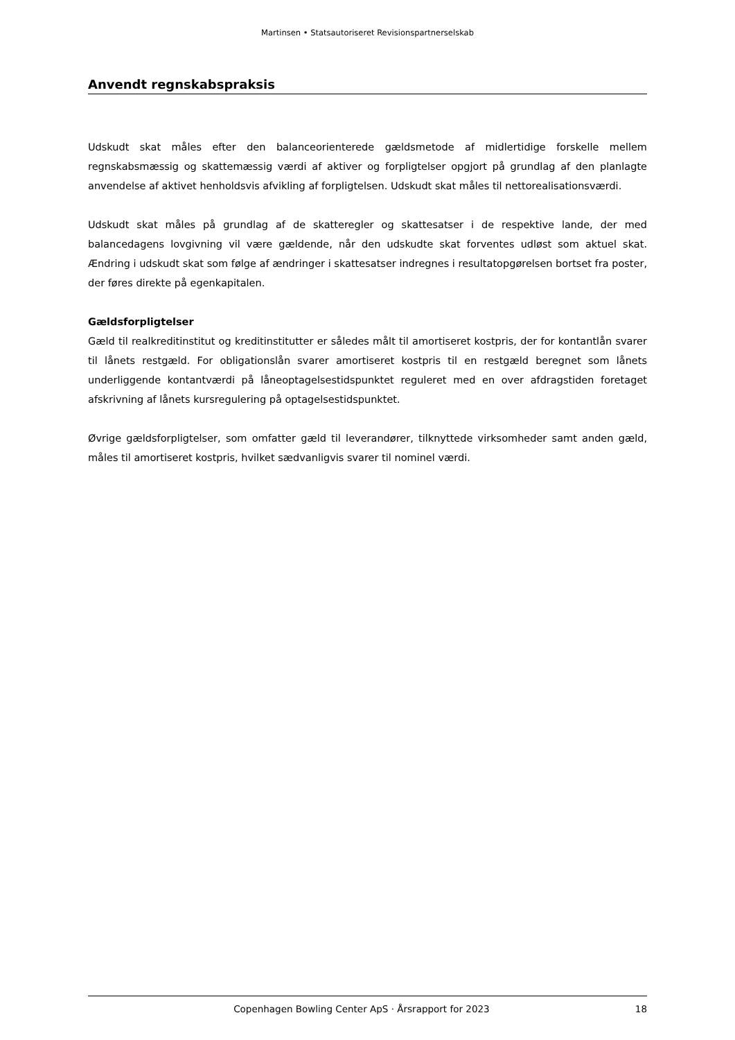Martinsen • Statsautoriseret Revisionspartnerselskab
Anvendt regnskabspraksis
Udskudt skat måles efter den balanceorienterede gældsmetode af midlertidige forskelle mellem regnskabsmæssig og skattemæssig værdi af aktiver og forpligtelser opgjort på grundlag af den planlagte anvendelse af aktivet henholdsvis afvikling af forpligtelsen. Udskudt skat måles til nettorealisationsværdi.
Udskudt skat måles på grundlag af de skatteregler og skattesatser i de respektive lande, der med balancedagens lovgivning vil være gældende, når den udskudte skat forventes udløst som aktuel skat. Ændring i udskudt skat som følge af ændringer i skattesatser indregnes i resultatopgørelsen bortset fra poster, der føres direkte på egenkapitalen.
Gældsforpligtelser
Gæld til realkreditinstitut og kreditinstitutter er således målt til amortiseret kostpris, der for kontantlån svarer til lånets restgæld. For obligationslån svarer amortiseret kostpris til en restgæld beregnet som lånets underliggende kontantværdi på låneoptagelsestidspunktet reguleret med en over afdragstiden foretaget afskrivning af lånets kursregulering på optagelsestidspunktet.
Øvrige gældsforpligtelser, som omfatter gæld til leverandører, tilknyttede virksomheder samt anden gæld, måles til amortiseret kostpris, hvilket sædvanligvis svarer til nominel værdi.
Copenhagen Bowling Center ApS · Årsrapport for 2023 18